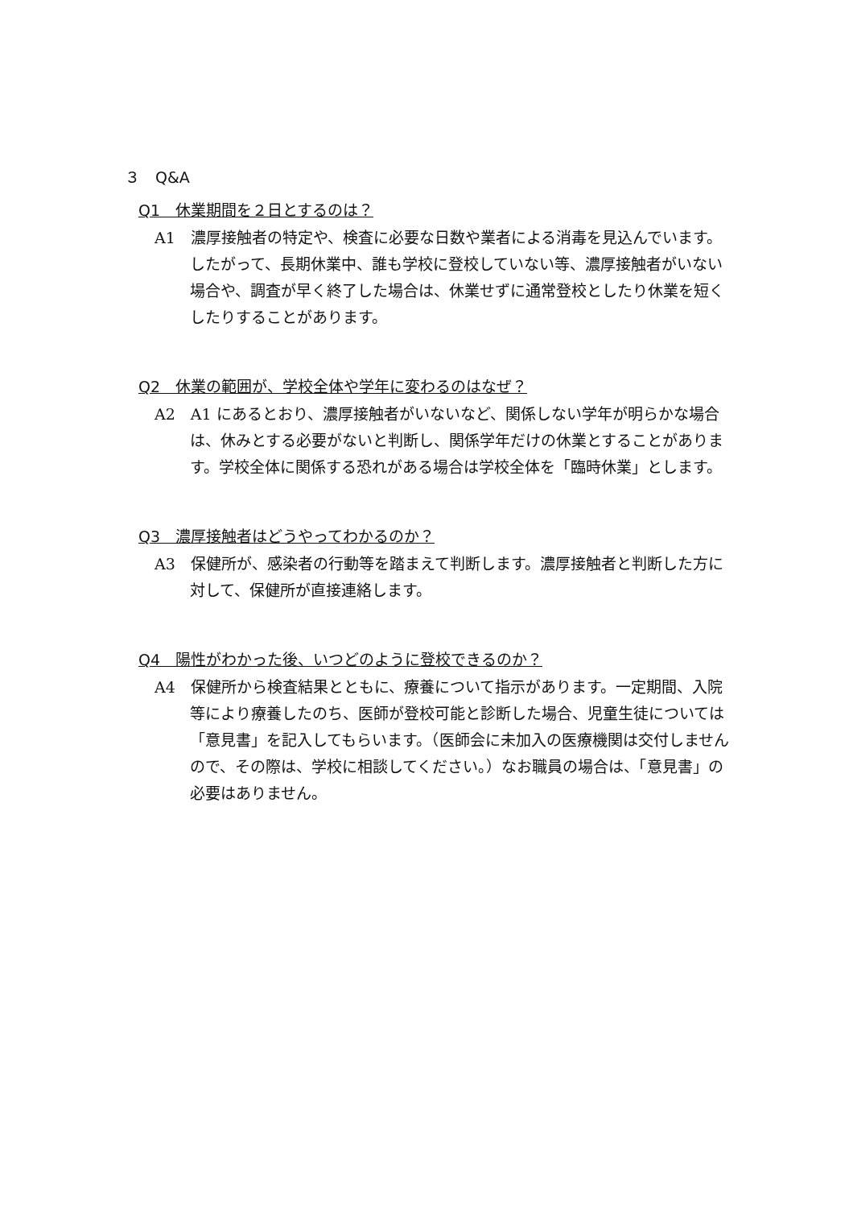３　Q&A
Q1　休業期間を２日とするのは？
A1　濃厚接触者の特定や、検査に必要な日数や業者による消毒を見込んでいます。したがって、長期休業中、誰も学校に登校していない等、濃厚接触者がいない場合や、調査が早く終了した場合は、休業せずに通常登校としたり休業を短くしたりすることがあります。
Q2　休業の範囲が、学校全体や学年に変わるのはなぜ？
A2　A1 にあるとおり、濃厚接触者がいないなど、関係しない学年が明らかな場合は、休みとする必要がないと判断し、関係学年だけの休業とすることがあります。学校全体に関係する恐れがある場合は学校全体を「臨時休業」とします。
Q3　濃厚接触者はどうやってわかるのか？
A3　保健所が、感染者の行動等を踏まえて判断します。濃厚接触者と判断した方に対して、保健所が直接連絡します。
Q4　陽性がわかった後、いつどのように登校できるのか？
A4　保健所から検査結果とともに、療養について指示があります。一定期間、入院等により療養したのち、医師が登校可能と診断した場合、児童生徒については「意見書」を記入してもらいます。（医師会に未加入の医療機関は交付しませんので、その際は、学校に相談してください。）なお職員の場合は、「意見書」の必要はありません。